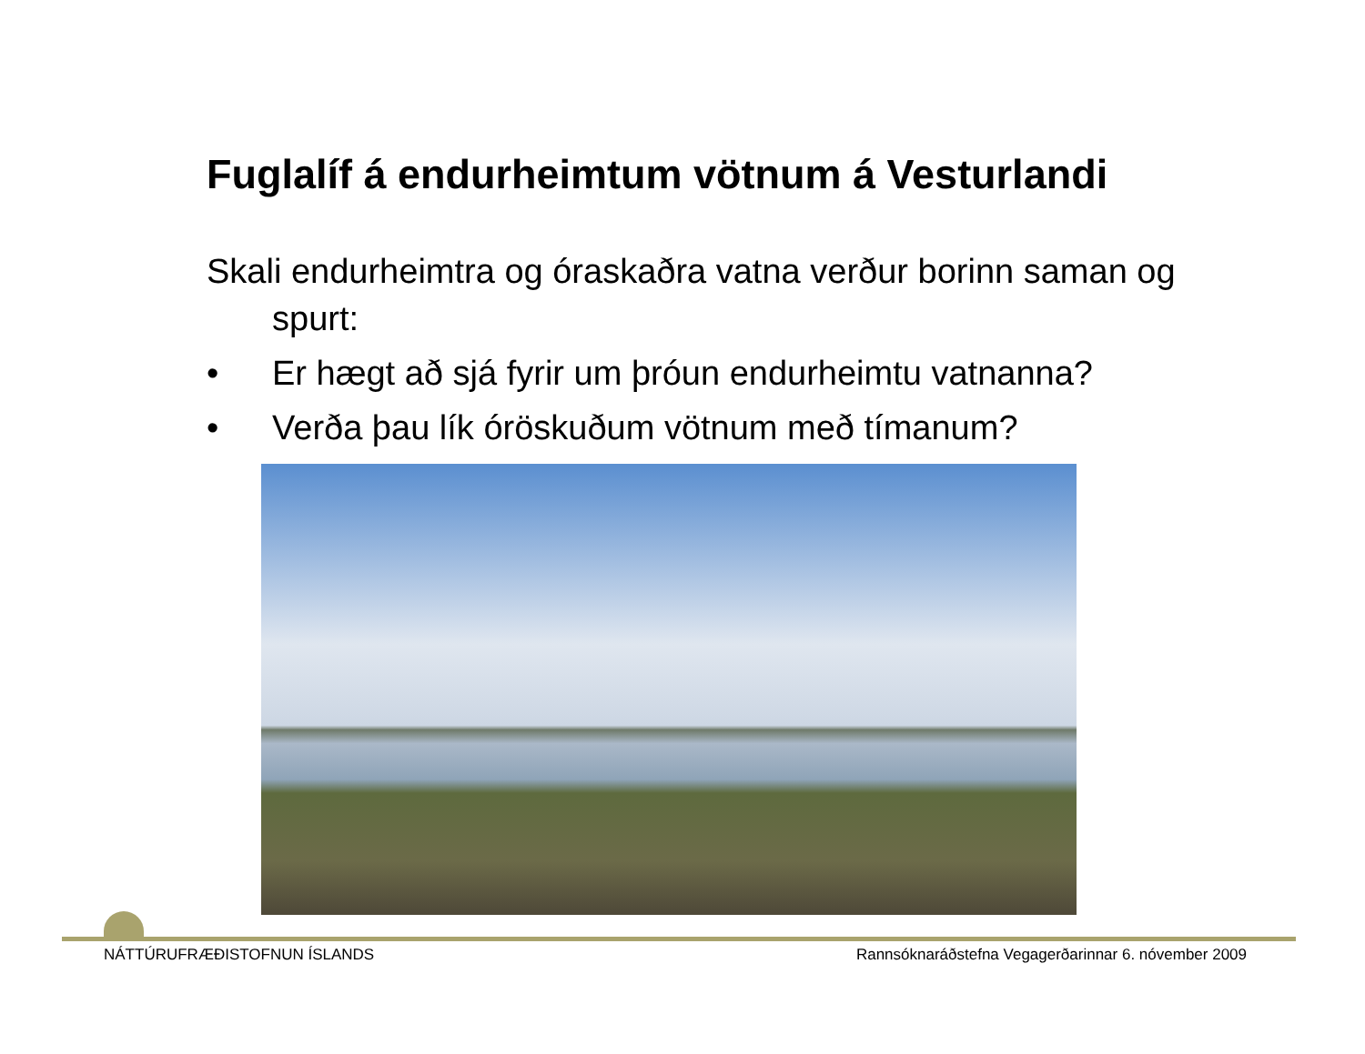Fuglalíf á endurheimtum vötnum á Vesturlandi
Skali endurheimtra og óraskaðra vatna verður borinn saman og spurt:
• Er hægt að sjá fyrir um þróun endurheimtu vatnanna?
• Verða þau lík óröskuðum vötnum með tímanum?
NÁTTÚRUFRÆÐISTOFNUN ÍSLANDS Rannsóknaráðstefna Vegagerðarinnar 6. nóvember 2009